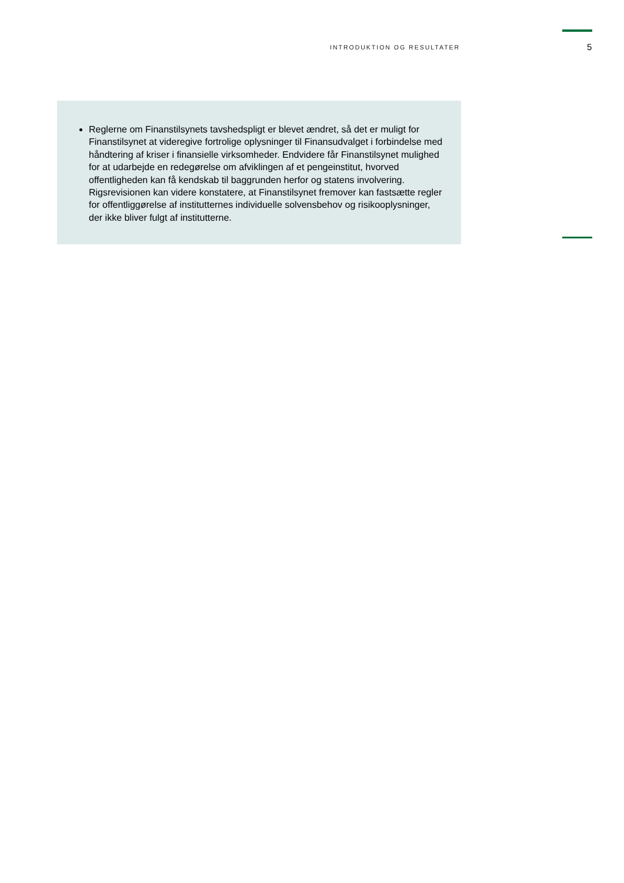INTRODUKTION OG RESULTATER 5
Reglerne om Finanstilsynets tavshedspligt er blevet ændret, så det er muligt for Finanstilsynet at videregive fortrolige oplysninger til Finansudvalget i forbindelse med håndtering af kriser i finansielle virksomheder. Endvidere får Finanstilsynet mulighed for at udarbejde en redegørelse om afviklingen af et pengeinstitut, hvorved offentligheden kan få kendskab til baggrunden herfor og statens involvering. Rigsrevisionen kan videre konstatere, at Finanstilsynet fremover kan fastsætte regler for offentliggørelse af institutternes individuelle solvensbehov og risikooplysninger, der ikke bliver fulgt af institutterne.